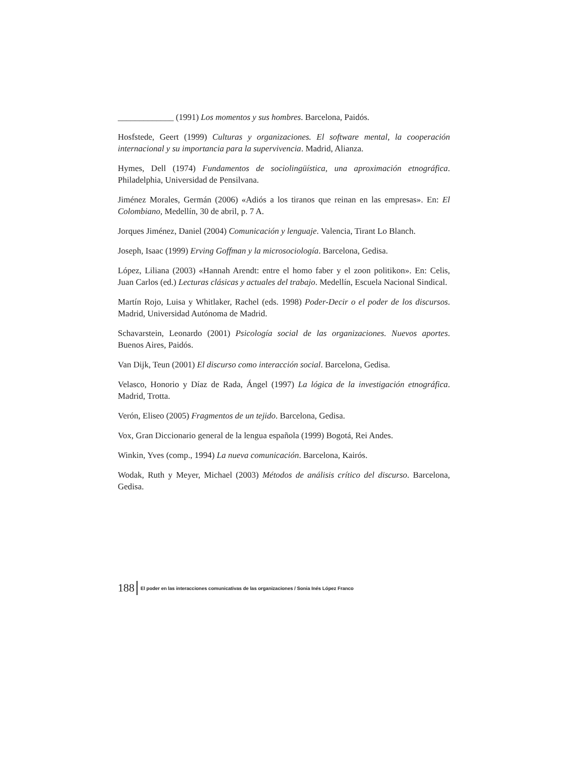_____________ (1991) Los momentos y sus hombres. Barcelona, Paidós.
Hosfstede, Geert (1999) Culturas y organizaciones. El software mental, la cooperación internacional y su importancia para la supervivencia. Madrid, Alianza.
Hymes, Dell (1974) Fundamentos de sociolingüística, una aproximación etnográfica. Philadelphia, Universidad de Pensilvana.
Jiménez Morales, Germán (2006) «Adiós a los tiranos que reinan en las empresas». En: El Colombiano, Medellín, 30 de abril, p. 7 A.
Jorques Jiménez, Daniel (2004) Comunicación y lenguaje. Valencia, Tirant Lo Blanch.
Joseph, Isaac (1999) Erving Goffman y la microsociología. Barcelona, Gedisa.
López, Liliana (2003) «Hannah Arendt: entre el homo faber y el zoon politikon». En: Celis, Juan Carlos (ed.) Lecturas clásicas y actuales del trabajo. Medellín, Escuela Nacional Sindical.
Martín Rojo, Luisa y Whitlaker, Rachel (eds. 1998) Poder-Decir o el poder de los discursos. Madrid, Universidad Autónoma de Madrid.
Schavarstein, Leonardo (2001) Psicología social de las organizaciones. Nuevos aportes. Buenos Aires, Paidós.
Van Dijk, Teun (2001) El discurso como interacción social. Barcelona, Gedisa.
Velasco, Honorio y Díaz de Rada, Ángel (1997) La lógica de la investigación etnográfica. Madrid, Trotta.
Verón, Eliseo (2005) Fragmentos de un tejido. Barcelona, Gedisa.
Vox, Gran Diccionario general de la lengua española (1999) Bogotá, Rei Andes.
Winkin, Yves (comp., 1994) La nueva comunicación. Barcelona, Kairós.
Wodak, Ruth y Meyer, Michael (2003) Métodos de análisis crítico del discurso. Barcelona, Gedisa.
188 El poder en las interacciones comunicativas de las organizaciones / Sonia Inés López Franco